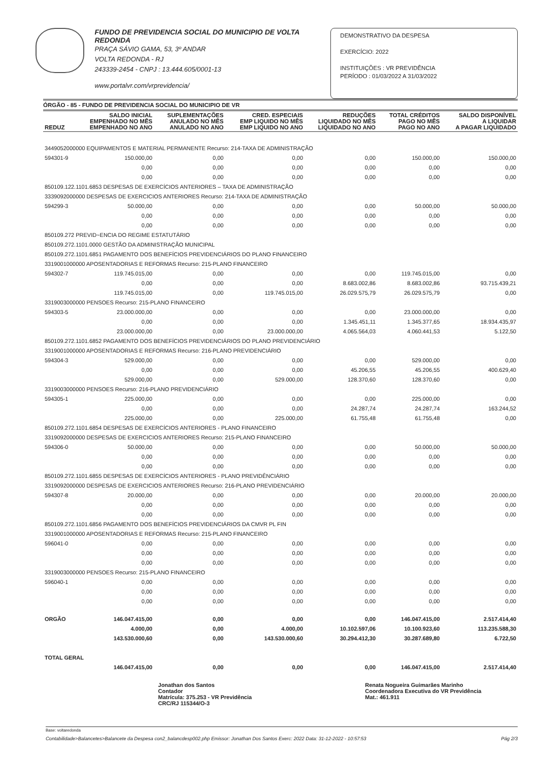FUNDO DE PREVIDENCIA SOCIAL DO MUNICIPIO DE VOLTA REDONDA
PRAÇA SÁVIO GAMA, 53, 3º ANDAR
VOLTA REDONDA - RJ
243339-2454 - CNPJ : 13.444.605/0001-13
www.portalvr.com/vrprevidencia/
DEMONSTRATIVO DA DESPESA
EXERCÍCIO: 2022
INSTITUIÇÕES : VR PREVIDÊNCIA
PERÍODO : 01/03/2022 A 31/03/2022
ÓRGÃO - 85 - FUNDO DE PREVIDENCIA SOCIAL DO MUNICIPIO DE VR
| REDUZ | SALDO INICIAL EMPENHADO NO MÊS EMPENHADO NO ANO | SUPLEMENTAÇÕES ANULADO NO MÊS ANULADO NO ANO | CRED. ESPECIAIS EMP LIQUIDO NO MÊS EMP LIQUIDO NO ANO | REDUÇÕES LIQUIDADO NO MÊS LIQUIDADO NO ANO | TOTAL CRÉDITOS PAGO NO MÊS PAGO NO ANO | SALDO DISPONÍVEL A LIQUIDAR A PAGAR LIQUIDADO |
| --- | --- | --- | --- | --- | --- | --- |
| 3449052000000 EQUIPAMENTOS E MATERIAL PERMANENTE Recurso: 214-TAXA DE ADMINISTRAÇÃO | | | | | | |
| 594301-9 | 150.000,00 | 0,00 | 0,00 | 0,00 | 150.000,00 | 150.000,00 |
| | 0,00 | 0,00 | 0,00 | 0,00 | 0,00 | 0,00 |
| | 0,00 | 0,00 | 0,00 | 0,00 | 0,00 | 0,00 |
| 850109.122.1101.6853 DESPESAS DE EXERCÍCIOS ANTERIORES – TAXA DE ADMINISTRAÇÃO | | | | | | |
| 3339092000000 DESPESAS DE EXERCICIOS ANTERIORES Recurso: 214-TAXA DE ADMINISTRAÇÃO | | | | | | |
| 594299-3 | 50.000,00 | 0,00 | 0,00 | 0,00 | 50.000,00 | 50.000,00 |
| | 0,00 | 0,00 | 0,00 | 0,00 | 0,00 | 0,00 |
| | 0,00 | 0,00 | 0,00 | 0,00 | 0,00 | 0,00 |
| 850109.272 PREVID~ENCIA DO REGIME ESTATUTÁRIO | | | | | | |
| 850109.272.1101.0000 GESTÃO DA ADMINISTRAÇÃO MUNICIPAL | | | | | | |
| 850109.272.1101.6851 PAGAMENTO DOS BENEFÍCIOS PREVIDENCIÁRIOS DO PLANO FINANCEIRO | | | | | | |
| 3319001000000 APOSENTADORIAS E REFORMAS Recurso: 215-PLANO FINANCEIRO | | | | | | |
| 594302-7 | 119.745.015,00 | 0,00 | 0,00 | 0,00 | 119.745.015,00 | 0,00 |
| | 0,00 | 0,00 | 0,00 | 8.683.002,86 | 8.683.002,86 | 93.715.439,21 |
| | 119.745.015,00 | 0,00 | 119.745.015,00 | 26.029.575,79 | 26.029.575,79 | 0,00 |
| 3319003000000 PENSOES Recurso: 215-PLANO FINANCEIRO | | | | | | |
| 594303-5 | 23.000.000,00 | 0,00 | 0,00 | 0,00 | 23.000.000,00 | 0,00 |
| | 0,00 | 0,00 | 0,00 | 1.345.451,11 | 1.345.377,65 | 18.934.435,97 |
| | 23.000.000,00 | 0,00 | 23.000.000,00 | 4.065.564,03 | 4.060.441,53 | 5.122,50 |
| 850109.272.1101.6852 PAGAMENTO DOS BENEFÍCIOS PREVIDENCIÁRIOS DO PLANO PREVIDENCIÁRIO | | | | | | |
| 3319001000000 APOSENTADORIAS E REFORMAS Recurso: 216-PLANO PREVIDENCIÁRIO | | | | | | |
| 594304-3 | 529.000,00 | 0,00 | 0,00 | 0,00 | 529.000,00 | 0,00 |
| | 0,00 | 0,00 | 0,00 | 45.206,55 | 45.206,55 | 400.629,40 |
| | 529.000,00 | 0,00 | 529.000,00 | 128.370,60 | 128.370,60 | 0,00 |
| 3319003000000 PENSOES Recurso: 216-PLANO PREVIDENCIÁRIO | | | | | | |
| 594305-1 | 225.000,00 | 0,00 | 0,00 | 0,00 | 225.000,00 | 0,00 |
| | 0,00 | 0,00 | 0,00 | 24.287,74 | 24.287,74 | 163.244,52 |
| | 225.000,00 | 0,00 | 225.000,00 | 61.755,48 | 61.755,48 | 0,00 |
| 850109.272.1101.6854 DESPESAS DE EXERCÍCIOS ANTERIORES - PLANO FINANCEIRO | | | | | | |
| 3319092000000 DESPESAS DE EXERCICIOS ANTERIORES Recurso: 215-PLANO FINANCEIRO | | | | | | |
| 594306-0 | 50.000,00 | 0,00 | 0,00 | 0,00 | 50.000,00 | 50.000,00 |
| | 0,00 | 0,00 | 0,00 | 0,00 | 0,00 | 0,00 |
| | 0,00 | 0,00 | 0,00 | 0,00 | 0,00 | 0,00 |
| 850109.272.1101.6855 DESPESAS DE EXERCÍCIOS ANTERIORES - PLANO PREVIDÊNCIÁRIO | | | | | | |
| 3319092000000 DESPESAS DE EXERCICIOS ANTERIORES Recurso: 216-PLANO PREVIDENCIÁRIO | | | | | | |
| 594307-8 | 20.000,00 | 0,00 | 0,00 | 0,00 | 20.000,00 | 20.000,00 |
| | 0,00 | 0,00 | 0,00 | 0,00 | 0,00 | 0,00 |
| | 0,00 | 0,00 | 0,00 | 0,00 | 0,00 | 0,00 |
| 850109.272.1101.6856 PAGAMENTO DOS BENEFÍCIOS PREVIDENCIÁRIOS DA CMVR PL FIN | | | | | | |
| 3319001000000 APOSENTADORIAS E REFORMAS Recurso: 215-PLANO FINANCEIRO | | | | | | |
| 596041-0 | 0,00 | 0,00 | 0,00 | 0,00 | 0,00 | 0,00 |
| | 0,00 | 0,00 | 0,00 | 0,00 | 0,00 | 0,00 |
| | 0,00 | 0,00 | 0,00 | 0,00 | 0,00 | 0,00 |
| 3319003000000 PENSOES Recurso: 215-PLANO FINANCEIRO | | | | | | |
| 596040-1 | 0,00 | 0,00 | 0,00 | 0,00 | 0,00 | 0,00 |
| | 0,00 | 0,00 | 0,00 | 0,00 | 0,00 | 0,00 |
| | 0,00 | 0,00 | 0,00 | 0,00 | 0,00 | 0,00 |
| ORGÃO | 146.047.415,00 | 0,00 | 0,00 | 0,00 | 146.047.415,00 | 2.517.414,40 |
| | 4.000,00 | 0,00 | 4.000,00 | 10.102.597,06 | 10.100.923,60 | 113.235.588,30 |
| | 143.530.000,60 | 0,00 | 143.530.000,60 | 30.294.412,30 | 30.287.689,80 | 6.722,50 |
| TOTAL GERAL | | | | | | |
| | 146.047.415,00 | 0,00 | 0,00 | 0,00 | 146.047.415,00 | 2.517.414,40 |
Jonathan dos Santos
Contador
Matrícula: 375.253 - VR Previdência
CRC/RJ 115344/O-3
Renata Nogueira Guimarães Marinho
Coordenadora Executiva do VR Previdência
Mat.: 461.911
Base: voltaredonda
Contabilidade>Balancetes>Balancete da Despesa con2_balancdesp002.php Emissor: Jonathan Dos Santos Exerc: 2022 Data: 31-12-2022 - 10:57:53 Pág 2/3